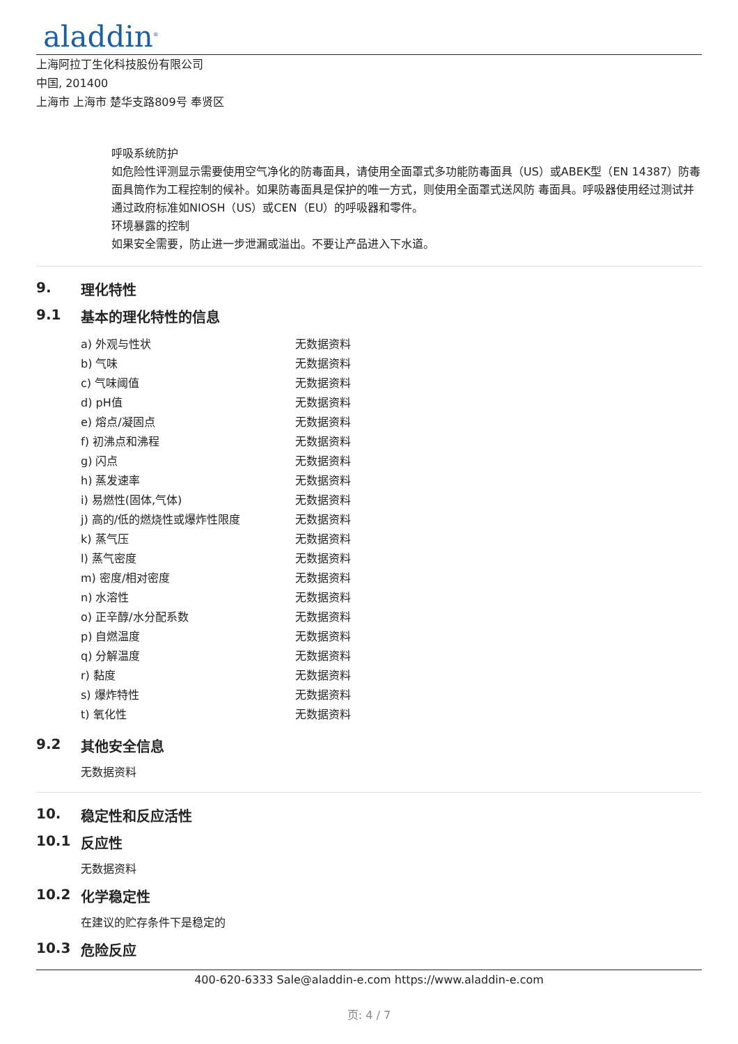aladdin<sup>®</sup>
上海阿拉丁生化科技股份有限公司
中国, 201400
上海市 上海市 楚华支路809号 奉贤区
呼吸系统防护
如危险性评测显示需要使用空气净化的防毒面具，请使用全面罩式多功能防毒面具（US）或ABEK型（EN 14387）防毒面具筒作为工程控制的候补。如果防毒面具是保护的唯一方式，则使用全面罩式送风防 毒面具。呼吸器使用经过测试并通过政府标准如NIOSH（US）或CEN（EU）的呼吸器和零件。
环境暴露的控制
如果安全需要，防止进一步泄漏或溢出。不要让产品进入下水道。
9. 理化特性
9.1 基本的理化特性的信息
| a) 外观与性状 | 无数据资料 |
| b) 气味 | 无数据资料 |
| c) 气味阈值 | 无数据资料 |
| d) pH值 | 无数据资料 |
| e) 熔点/凝固点 | 无数据资料 |
| f) 初沸点和沸程 | 无数据资料 |
| g) 闪点 | 无数据资料 |
| h) 蒸发速率 | 无数据资料 |
| i) 易燃性(固体,气体) | 无数据资料 |
| j) 高的/低的燃烧性或爆炸性限度 | 无数据资料 |
| k) 蒸气压 | 无数据资料 |
| l) 蒸气密度 | 无数据资料 |
| m) 密度/相对密度 | 无数据资料 |
| n) 水溶性 | 无数据资料 |
| o) 正辛醇/水分配系数 | 无数据资料 |
| p) 自燃温度 | 无数据资料 |
| q) 分解温度 | 无数据资料 |
| r) 黏度 | 无数据资料 |
| s) 爆炸特性 | 无数据资料 |
| t) 氧化性 | 无数据资料 |
9.2 其他安全信息
无数据资料
10. 稳定性和反应活性
10.1 反应性
无数据资料
10.2 化学稳定性
在建议的贮存条件下是稳定的
10.3 危险反应
400-620-6333 Sale@aladdin-e.com https://www.aladdin-e.com
页: 4 / 7